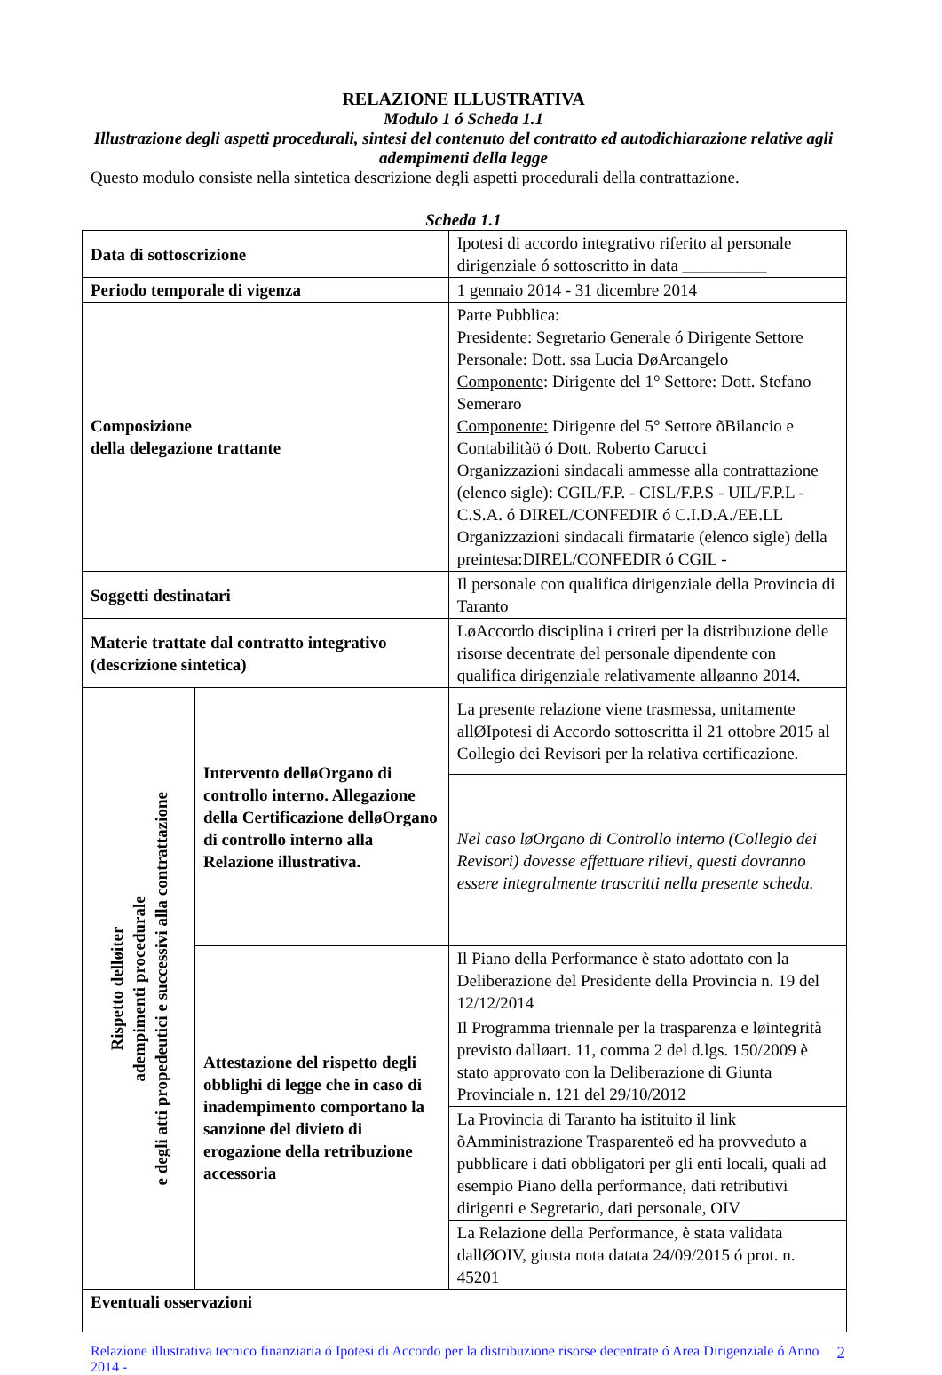RELAZIONE ILLUSTRATIVA
Modulo 1 ó Scheda 1.1
Illustrazione degli aspetti procedurali, sintesi del contenuto del contratto ed autodichiarazione relative agli adempimenti della legge
Questo modulo consiste nella sintetica descrizione degli aspetti procedurali della contrattazione.
Scheda 1.1
| Data di sottoscrizione | | Ipotesi di accordo integrativo riferito al personale dirigenziale ó sottoscritto in data __________ |
| Periodo temporale di vigenza | | 1 gennaio 2014 - 31 dicembre 2014 |
| Composizione della delegazione trattante | | Parte Pubblica: Presidente : Segretario Generale ó Dirigente Settore Personale: Dott. ssa Lucia DøArcangelo Componente : Dirigente del 1° Settore: Dott. Stefano Semeraro Componente: Dirigente del 5° Settore õBilancio e Contabilitàö ó Dott. Roberto Carucci Organizzazioni sindacali ammesse alla contrattazione (elenco sigle): CGIL/F.P. - CISL/F.P.S - UIL/F.P.L - C.S.A. ó DIREL/CONFEDIR ó C.I.D.A./EE.LL Organizzazioni sindacali firmatarie (elenco sigle) della preintesa:DIREL/CONFEDIR ó CGIL - |
| Soggetti destinatari | | Il personale con qualifica dirigenziale della Provincia di Taranto |
| Materie trattate dal contratto integrativo (descrizione sintetica) | | LøAccordo disciplina i criteri per la distribuzione delle risorse decentrate del personale dipendente con qualifica dirigenziale relativamente alløanno 2014. |
| Rispetto delløiter adempimenti procedurale e degli atti propedeutici e successivi alla contrattazione | Intervento delløOrgano di controllo interno. Allegazione della Certificazione delløOrgano di controllo interno alla Relazione illustrativa. | La presente relazione viene trasmessa, unitamente allØIpotesi di Accordo sottoscritta il 21 ottobre 2015 al Collegio dei Revisori per la relativa certificazione. |
| | | Nel caso løOrgano di Controllo interno (Collegio dei Revisori) dovesse effettuare rilievi, questi dovranno essere integralmente trascritti nella presente scheda. |
| | Attestazione del rispetto degli obblighi di legge che in caso di inadempimento comportano la sanzione del divieto di erogazione della retribuzione accessoria | Il Piano della Performance è stato adottato con la Deliberazione del Presidente della Provincia n. 19 del 12/12/2014 |
| | | Il Programma triennale per la trasparenza e løintegrità previsto dalløart. 11, comma 2 del d.lgs. 150/2009 è stato approvato con la Deliberazione di Giunta Provinciale n. 121 del 29/10/2012 |
| | | La Provincia di Taranto ha istituito il link õAmministrazione Trasparenteö ed ha provveduto a pubblicare i dati obbligatori per gli enti locali, quali ad esempio Piano della performance, dati retributivi dirigenti e Segretario, dati personale, OIV |
| | | La Relazione della Performance, è stata validata dallØOIV, giusta nota datata 24/09/2015 ó prot. n. 45201 |
| Eventuali osservazioni | | |
Relazione illustrativa tecnico finanziaria ó Ipotesi di Accordo per la distribuzione risorse decentrate ó Area Dirigenziale ó Anno 2014 -
2